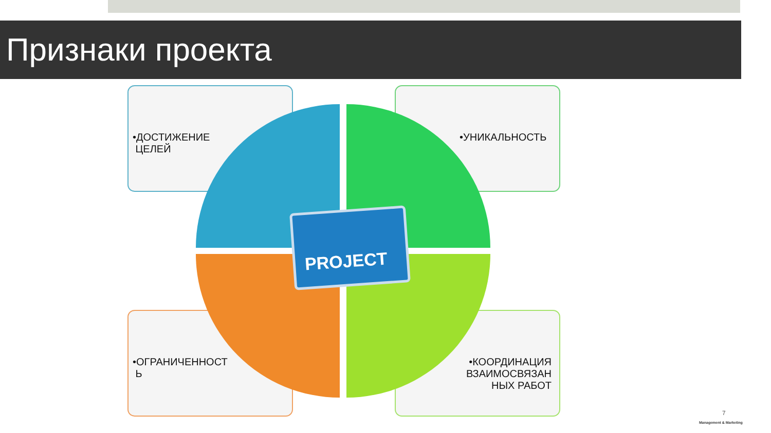Признаки проекта
•ДОСТИЖЕНИЕ
ЦЕЛЕЙ
•УНИКАЛЬНОСТЬ
PROJECT
•ОГРАНИЧЕННОСТ
Ь
•КООРДИНАЦИЯ ВЗАИМОСВЯЗАН НЫХ РАБОТ
7
Management & Marketing